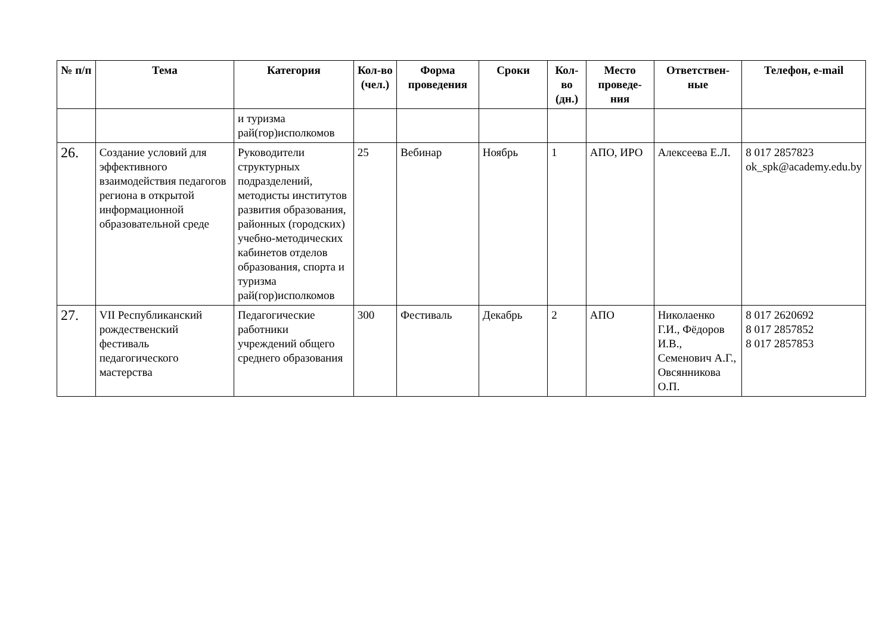| № п/п | Тема | Категория | Кол-во (чел.) | Форма проведения | Сроки | Кол-во (дн.) | Место проведе-ния | Ответствен-ные | Телефон, e-mail |
| --- | --- | --- | --- | --- | --- | --- | --- | --- | --- |
| | | и туризма рай(гор)исполкомов | | | | | | | |
| 26. | Создание условий для эффективного взаимодействия педагогов региона в открытой информационной образовательной среде | Руководители структурных подразделений, методисты институтов развития образования, районных (городских) учебно-методических кабинетов отделов образования, спорта и туризма рай(гор)исполкомов | 25 | Вебинар | Ноябрь | 1 | АПО, ИРО | Алексеева Е.Л. | 8 017 2857823 ok_spk@academy.edu.by |
| 27. | VII Республиканский рождественский фестиваль педагогического мастерства | Педагогические работники учреждений общего среднего образования | 300 | Фестиваль | Декабрь | 2 | АПО | Николаенко Г.И., Фёдоров И.В., Семенович А.Г., Овсянникова О.П. | 8 017 2620692 8 017 2857852 8 017 2857853 |